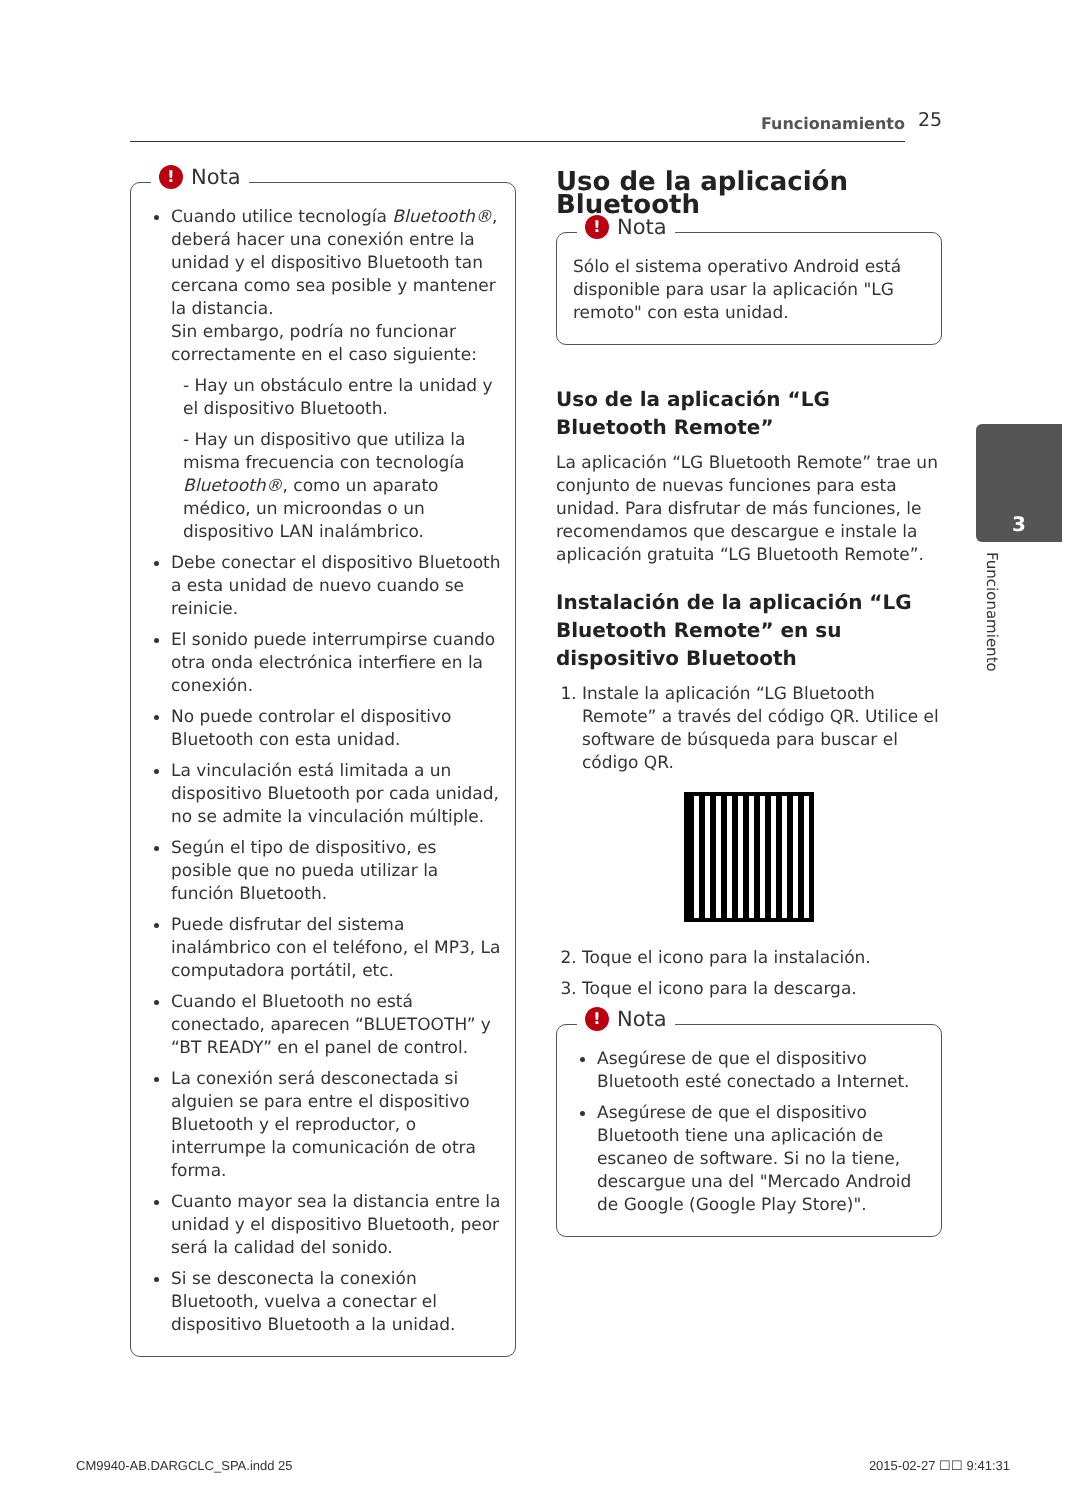Funcionamiento 25
! Nota
Cuando utilice tecnología Bluetooth®, deberá hacer una conexión entre la unidad y el dispositivo Bluetooth tan cercana como sea posible y mantener la distancia.
Sin embargo, podría no funcionar correctamente en el caso siguiente:
- Hay un obstáculo entre la unidad y el dispositivo Bluetooth.
- Hay un dispositivo que utiliza la misma frecuencia con tecnología Bluetooth®, como un aparato médico, un microondas o un dispositivo LAN inalámbrico.
Debe conectar el dispositivo Bluetooth a esta unidad de nuevo cuando se reinicie.
El sonido puede interrumpirse cuando otra onda electrónica interfiere en la conexión.
No puede controlar el dispositivo Bluetooth con esta unidad.
La vinculación está limitada a un dispositivo Bluetooth por cada unidad, no se admite la vinculación múltiple.
Según el tipo de dispositivo, es posible que no pueda utilizar la función Bluetooth.
Puede disfrutar del sistema inalámbrico con el teléfono, el MP3, La computadora portátil, etc.
Cuando el Bluetooth no está conectado, aparecen “BLUETOOTH” y “BT READY” en el panel de control.
La conexión será desconectada si alguien se para entre el dispositivo Bluetooth y el reproductor, o interrumpe la comunicación de otra forma.
Cuanto mayor sea la distancia entre la unidad y el dispositivo Bluetooth, peor será la calidad del sonido.
Si se desconecta la conexión Bluetooth, vuelva a conectar el dispositivo Bluetooth a la unidad.
Uso de la aplicación Bluetooth
! Nota
Sólo el sistema operativo Android está disponible para usar la aplicación "LG remoto" con esta unidad.
Uso de la aplicación “LG Bluetooth Remote”
La aplicación “LG Bluetooth Remote” trae un conjunto de nuevas funciones para esta unidad. Para disfrutar de más funciones, le recomendamos que descargue e instale la aplicación gratuita “LG Bluetooth Remote”.
Instalación de la aplicación “LG Bluetooth Remote” en su dispositivo Bluetooth
1. Instale la aplicación “LG Bluetooth Remote” a través del código QR. Utilice el software de búsqueda para buscar el código QR.
2. Toque el icono para la instalación.
3. Toque el icono para la descarga.
! Nota
Asegúrese de que el dispositivo Bluetooth esté conectado a Internet.
Asegúrese de que el dispositivo Bluetooth tiene una aplicación de escaneo de software. Si no la tiene, descargue una del "Mercado Android de Google (Google Play Store)".
3
Funcionamiento
CM9940-AB.DARGCLC_SPA.indd 25 2015-02-27 ☐☐ 9:41:31